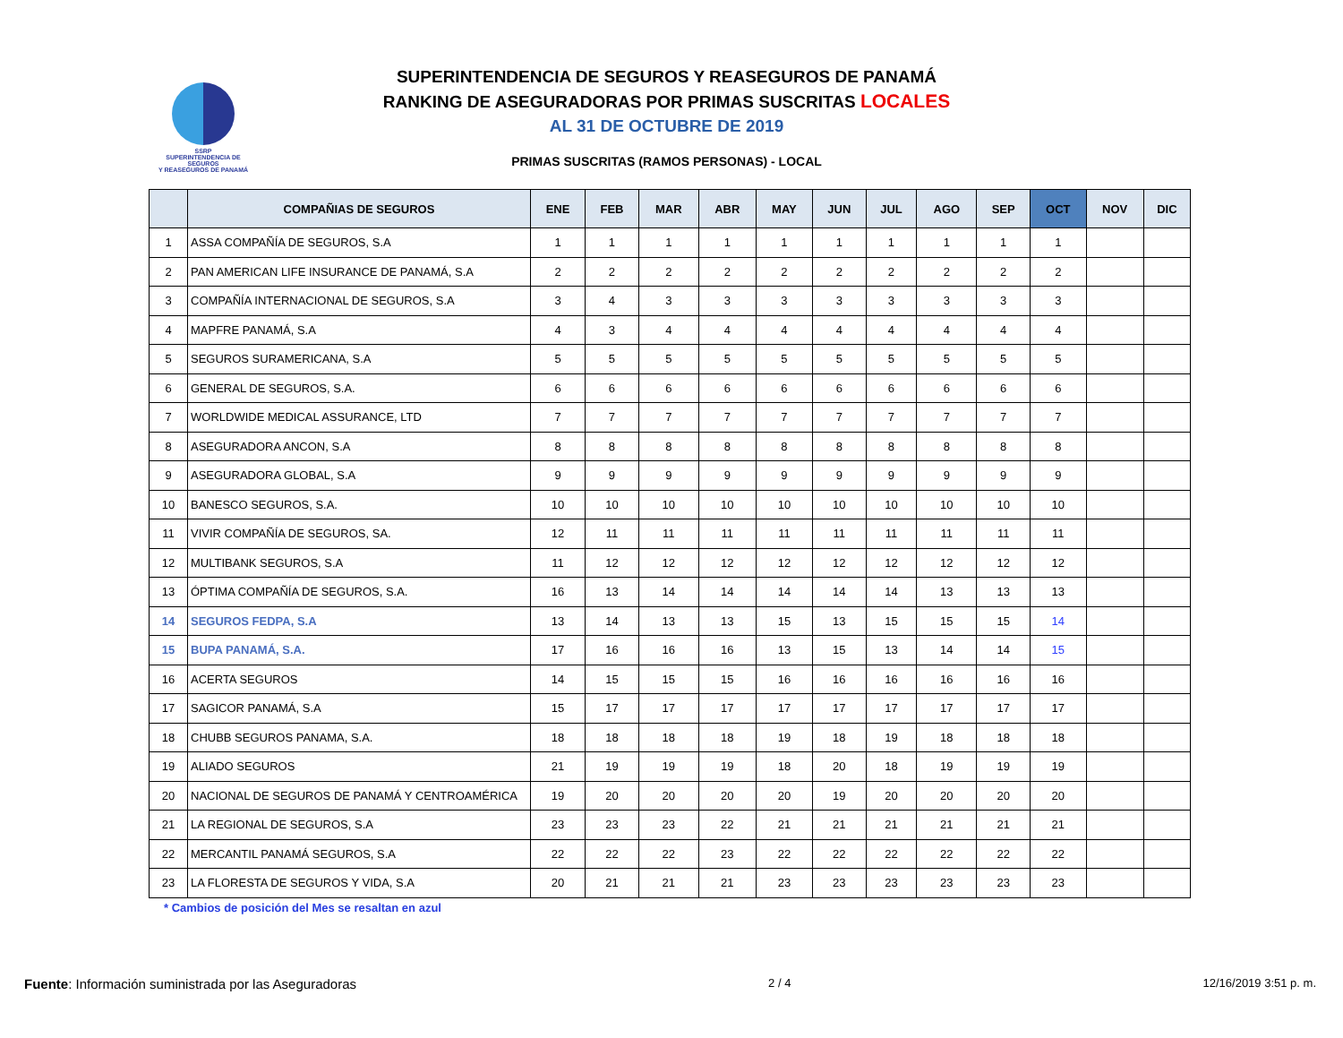SSRP
SUPERINTENDENCIA DE SEGUROS
Y REASEGUROS DE PANAMÁ
SUPERINTENDENCIA DE SEGUROS Y REASEGUROS DE PANAMÁ
RANKING DE ASEGURADORAS POR PRIMAS SUSCRITAS LOCALES
AL 31 DE OCTUBRE DE 2019
PRIMAS SUSCRITAS (RAMOS PERSONAS) - LOCAL
| | COMPAÑIAS DE SEGUROS | ENE | FEB | MAR | ABR | MAY | JUN | JUL | AGO | SEP | OCT | NOV | DIC |
| --- | --- | --- | --- | --- | --- | --- | --- | --- | --- | --- | --- | --- | --- |
| 1 | ASSA COMPAÑÍA DE SEGUROS, S.A | 1 | 1 | 1 | 1 | 1 | 1 | 1 | 1 | 1 | 1 | | |
| 2 | PAN AMERICAN LIFE INSURANCE DE PANAMÁ, S.A | 2 | 2 | 2 | 2 | 2 | 2 | 2 | 2 | 2 | 2 | | |
| 3 | COMPAÑÍA INTERNACIONAL DE SEGUROS, S.A | 3 | 4 | 3 | 3 | 3 | 3 | 3 | 3 | 3 | 3 | | |
| 4 | MAPFRE PANAMÁ, S.A | 4 | 3 | 4 | 4 | 4 | 4 | 4 | 4 | 4 | 4 | | |
| 5 | SEGUROS SURAMERICANA, S.A | 5 | 5 | 5 | 5 | 5 | 5 | 5 | 5 | 5 | 5 | | |
| 6 | GENERAL DE SEGUROS, S.A. | 6 | 6 | 6 | 6 | 6 | 6 | 6 | 6 | 6 | 6 | | |
| 7 | WORLDWIDE MEDICAL ASSURANCE, LTD | 7 | 7 | 7 | 7 | 7 | 7 | 7 | 7 | 7 | 7 | | |
| 8 | ASEGURADORA ANCON, S.A | 8 | 8 | 8 | 8 | 8 | 8 | 8 | 8 | 8 | 8 | | |
| 9 | ASEGURADORA GLOBAL, S.A | 9 | 9 | 9 | 9 | 9 | 9 | 9 | 9 | 9 | 9 | | |
| 10 | BANESCO SEGUROS, S.A. | 10 | 10 | 10 | 10 | 10 | 10 | 10 | 10 | 10 | 10 | | |
| 11 | VIVIR COMPAÑÍA DE SEGUROS, SA. | 12 | 11 | 11 | 11 | 11 | 11 | 11 | 11 | 11 | 11 | | |
| 12 | MULTIBANK SEGUROS, S.A | 11 | 12 | 12 | 12 | 12 | 12 | 12 | 12 | 12 | 12 | | |
| 13 | ÓPTIMA COMPAÑÍA DE SEGUROS, S.A. | 16 | 13 | 14 | 14 | 14 | 14 | 14 | 13 | 13 | 13 | | |
| 14 | SEGUROS FEDPA, S.A | 13 | 14 | 13 | 13 | 15 | 13 | 15 | 15 | 15 | 14 | | |
| 15 | BUPA PANAMÁ, S.A. | 17 | 16 | 16 | 16 | 13 | 15 | 13 | 14 | 14 | 15 | | |
| 16 | ACERTA SEGUROS | 14 | 15 | 15 | 15 | 16 | 16 | 16 | 16 | 16 | 16 | | |
| 17 | SAGICOR PANAMÁ, S.A | 15 | 17 | 17 | 17 | 17 | 17 | 17 | 17 | 17 | 17 | | |
| 18 | CHUBB SEGUROS PANAMA, S.A. | 18 | 18 | 18 | 18 | 19 | 18 | 19 | 18 | 18 | 18 | | |
| 19 | ALIADO SEGUROS | 21 | 19 | 19 | 19 | 18 | 20 | 18 | 19 | 19 | 19 | | |
| 20 | NACIONAL DE SEGUROS DE PANAMÁ Y CENTROAMÉRICA | 19 | 20 | 20 | 20 | 20 | 19 | 20 | 20 | 20 | 20 | | |
| 21 | LA REGIONAL DE SEGUROS, S.A | 23 | 23 | 23 | 22 | 21 | 21 | 21 | 21 | 21 | 21 | | |
| 22 | MERCANTIL PANAMÁ SEGUROS, S.A | 22 | 22 | 22 | 23 | 22 | 22 | 22 | 22 | 22 | 22 | | |
| 23 | LA FLORESTA DE SEGUROS Y VIDA, S.A | 20 | 21 | 21 | 21 | 23 | 23 | 23 | 23 | 23 | 23 | | |
* Cambios de posición del Mes se resaltan en azul
Fuente: Información suministrada por las Aseguradoras 2 / 4 12/16/2019 3:51 p. m.